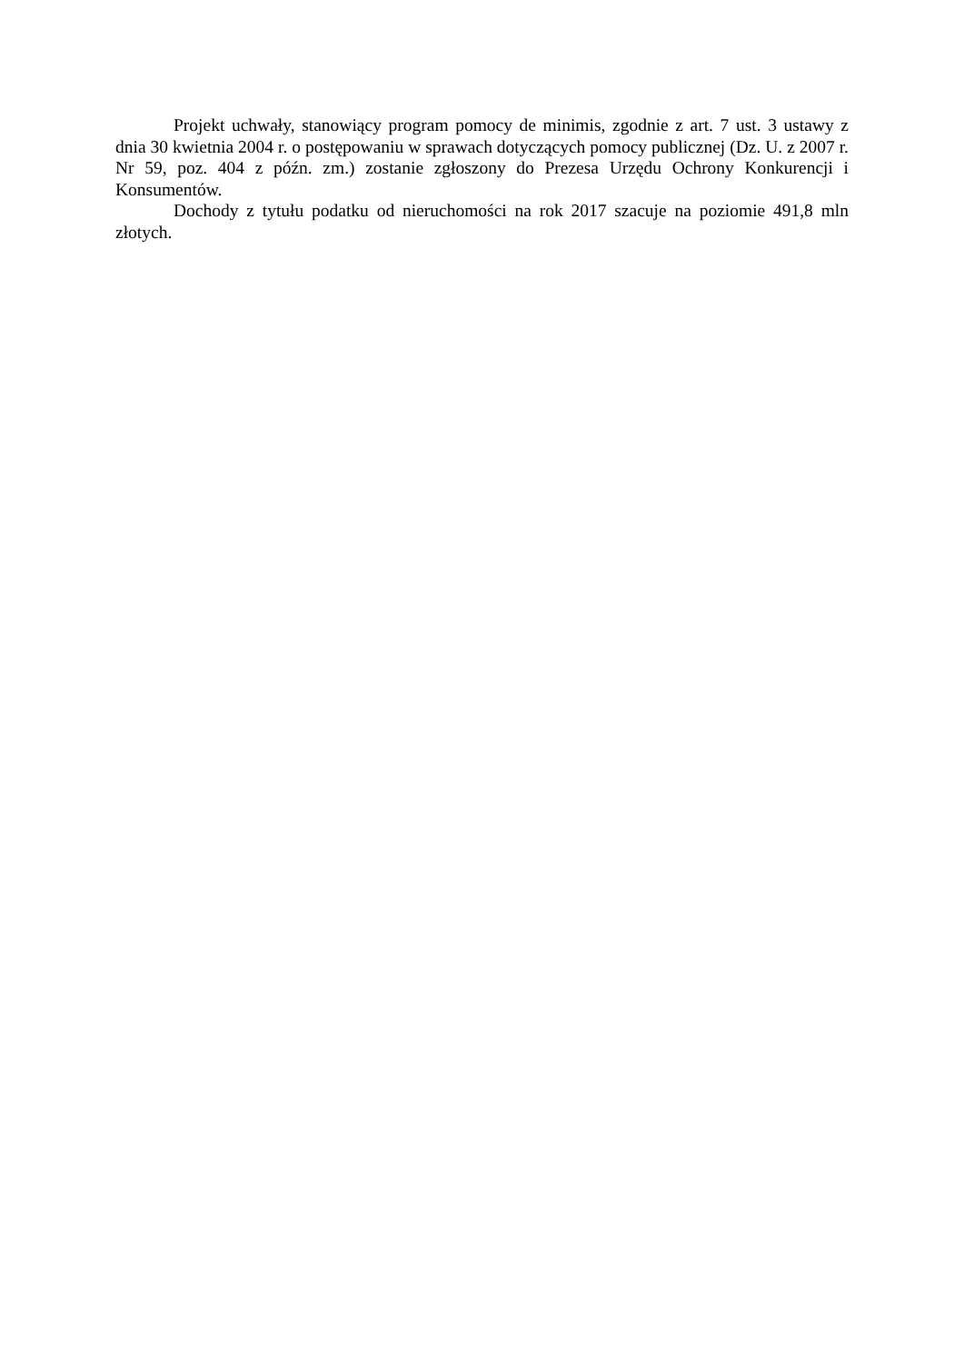Projekt uchwały, stanowiący program pomocy de minimis, zgodnie z art. 7 ust. 3 ustawy z dnia 30 kwietnia 2004 r. o postępowaniu w sprawach dotyczących pomocy publicznej (Dz. U. z 2007 r. Nr 59, poz. 404 z późn. zm.) zostanie zgłoszony do Prezesa Urzędu Ochrony Konkurencji i Konsumentów.
Dochody z tytułu podatku od nieruchomości na rok 2017 szacuje na poziomie 491,8 mln złotych.